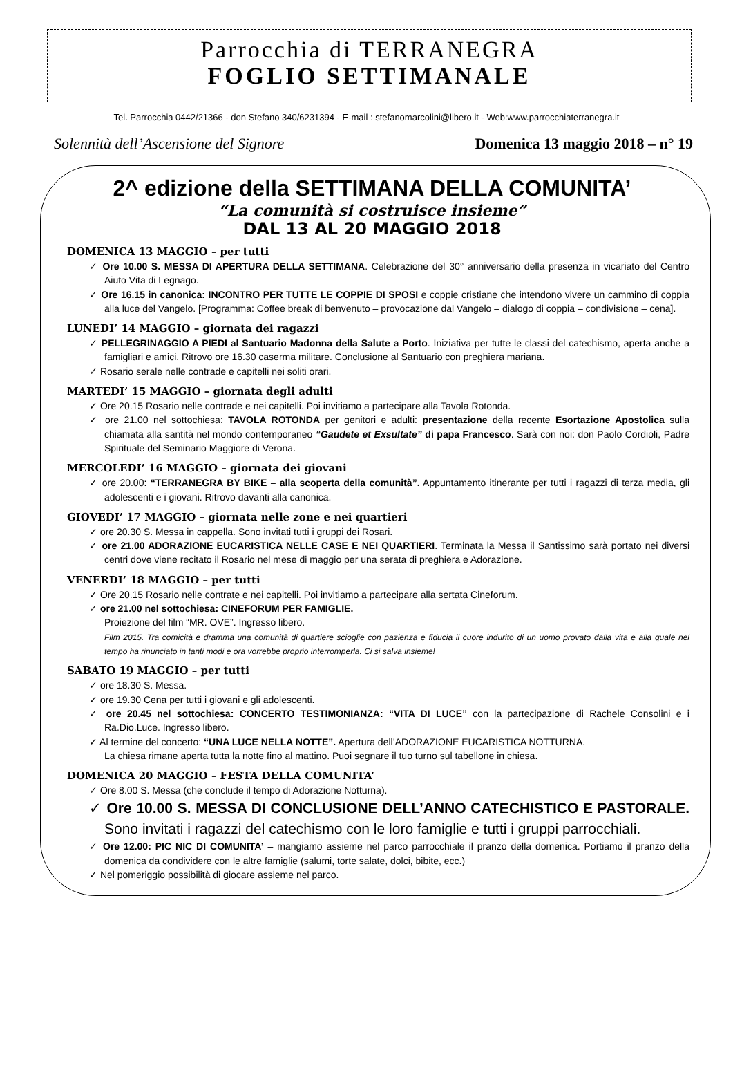Parrocchia di TERRANEGRA
FOGLIO SETTIMANALE
Tel. Parrocchia 0442/21366 - don Stefano 340/6231394 - E-mail : stefanomarcolini@libero.it - Web:www.parrocchiaterranegra.it
Solennità dell’Ascensione del Signore Domenica 13 maggio 2018 – n° 19
2^ edizione della SETTIMANA DELLA COMUNITA’
“La comunità si costruisce insieme”
DAL 13 AL 20 MAGGIO 2018
DOMENICA 13 MAGGIO – per tutti
✓ Ore 10.00 S. MESSA DI APERTURA DELLA SETTIMANA. Celebrazione del 30° anniversario della presenza in vicariato del Centro Aiuto Vita di Legnago.
✓ Ore 16.15 in canonica: INCONTRO PER TUTTE LE COPPIE DI SPOSI e coppie cristiane che intendono vivere un cammino di coppia alla luce del Vangelo. [Programma: Coffee break di benvenuto – provocazione dal Vangelo – dialogo di coppia – condivisione – cena].
LUNEDI’ 14 MAGGIO – giornata dei ragazzi
✓ PELLEGRINAGGIO A PIEDI al Santuario Madonna della Salute a Porto. Iniziativa per tutte le classi del catechismo, aperta anche a famigliari e amici. Ritrovo ore 16.30 caserma militare. Conclusione al Santuario con preghiera mariana.
✓ Rosario serale nelle contrade e capitelli nei soliti orari.
MARTEDI’ 15 MAGGIO – giornata degli adulti
✓ Ore 20.15 Rosario nelle contrade e nei capitelli. Poi invitiamo a partecipare alla Tavola Rotonda.
✓ ore 21.00 nel sottochiesa: TAVOLA ROTONDA per genitori e adulti: presentazione della recente Esortazione Apostolica sulla chiamata alla santità nel mondo contemporaneo “Gaudete et Exsultate” di papa Francesco. Sarà con noi: don Paolo Cordioli, Padre Spirituale del Seminario Maggiore di Verona.
MERCOLEDI’ 16 MAGGIO – giornata dei giovani
✓ ore 20.00: “TERRANEGRA BY BIKE – alla scoperta della comunità”. Appuntamento itinerante per tutti i ragazzi di terza media, gli adolescenti e i giovani. Ritrovo davanti alla canonica.
GIOVEDI’ 17 MAGGIO – giornata nelle zone e nei quartieri
✓ ore 20.30 S. Messa in cappella. Sono invitati tutti i gruppi dei Rosari.
✓ ore 21.00 ADORAZIONE EUCARISTICA NELLE CASE E NEI QUARTIERI. Terminata la Messa il Santissimo sarà portato nei diversi centri dove viene recitato il Rosario nel mese di maggio per una serata di preghiera e Adorazione.
VENERDI’ 18 MAGGIO – per tutti
✓ Ore 20.15 Rosario nelle contrate e nei capitelli. Poi invitiamo a partecipare alla sertata Cineforum.
✓ ore 21.00 nel sottochiesa: CINEFORUM PER FAMIGLIE.
Proiezione del film “MR. OVE”. Ingresso libero.
Film 2015. Tra comicità e dramma una comunità di quartiere scioglie con pazienza e fiducia il cuore indurito di un uomo provato dalla vita e alla quale nel tempo ha rinunciato in tanti modi e ora vorrebbe proprio interromperla. Ci si salva insieme!
SABATO 19 MAGGIO – per tutti
✓ ore 18.30 S. Messa.
✓ ore 19.30 Cena per tutti i giovani e gli adolescenti.
✓ ore 20.45 nel sottochiesa: CONCERTO TESTIMONIANZA: “VITA DI LUCE” con la partecipazione di Rachele Consolini e i Ra.Dio.Luce. Ingresso libero.
✓ Al termine del concerto: “UNA LUCE NELLA NOTTE”. Apertura dell’ADORAZIONE EUCARISTICA NOTTURNA.
La chiesa rimane aperta tutta la notte fino al mattino. Puoi segnare il tuo turno sul tabellone in chiesa.
DOMENICA 20 MAGGIO – FESTA DELLA COMUNITA’
✓ Ore 8.00 S. Messa (che conclude il tempo di Adorazione Notturna).
✓ Ore 10.00 S. MESSA DI CONCLUSIONE DELL’ANNO CATECHISTICO E PASTORALE. Sono invitati i ragazzi del catechismo con le loro famiglie e tutti i gruppi parrocchiali.
✓ Ore 12.00: PIC NIC DI COMUNITA’ – mangiamo assieme nel parco parrocchiale il pranzo della domenica. Portiamo il pranzo della domenica da condividere con le altre famiglie (salumi, torte salate, dolci, bibite, ecc.)
✓ Nel pomeriggio possibilità di giocare assieme nel parco.